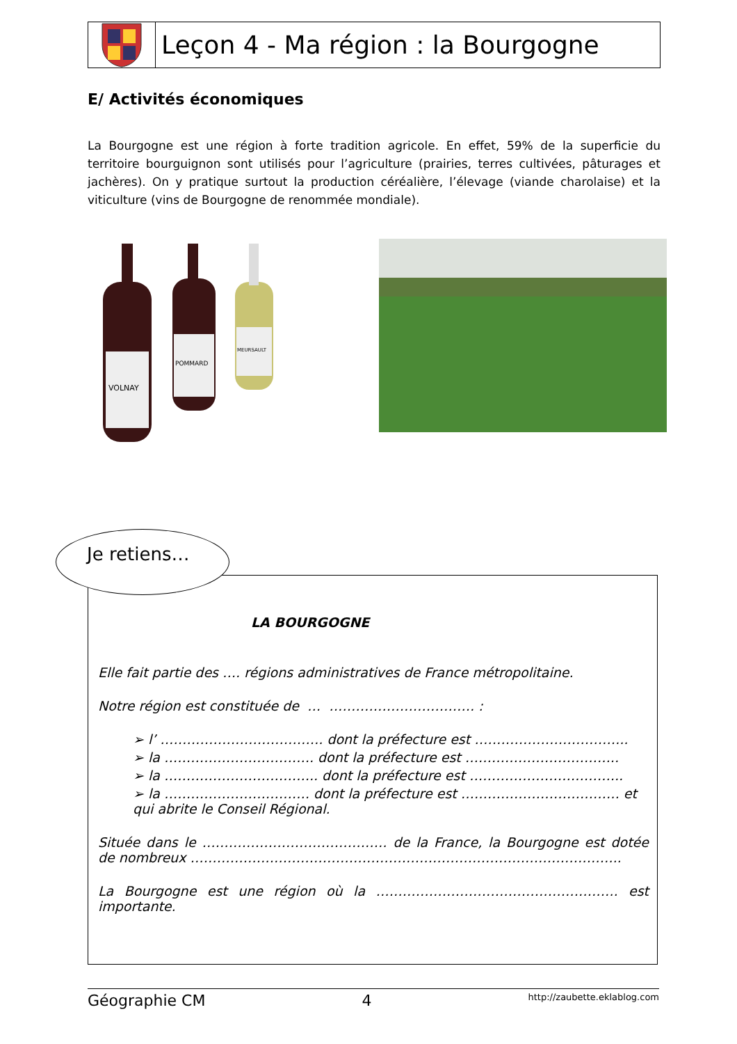Leçon 4 - Ma région : la Bourgogne
E/ Activités économiques
La Bourgogne est une région à forte tradition agricole. En effet, 59% de la superficie du territoire bourguignon sont utilisés pour l’agriculture (prairies, terres cultivées, pâturages et jachères). On y pratique surtout la production céréalière, l’élevage (viande charolaise) et la viticulture (vins de Bourgogne de renommée mondiale).
VOLNAY
POMMARD
MEURSAULT
LA BOURGOGNE
Elle fait partie des …. régions administratives de France métropolitaine.
Notre région est constituée de … …………………………… :
➢ l’ ………………………………. dont la préfecture est ……………………………..
➢ la ……………………………. dont la préfecture est ……………………………..
➢ la …………………………….. dont la préfecture est ……………………………..
➢ la …………………………… dont la préfecture est ……………………………… et qui abrite le Conseil Régional.
Située dans le …………………………………… de la France, la Bourgogne est dotée de nombreux ……………………………………………………………………………………..
La Bourgogne est une région où la ………………………………………………. est importante.
Je retiens…
Géographie CM 4 http://zaubette.eklablog.com